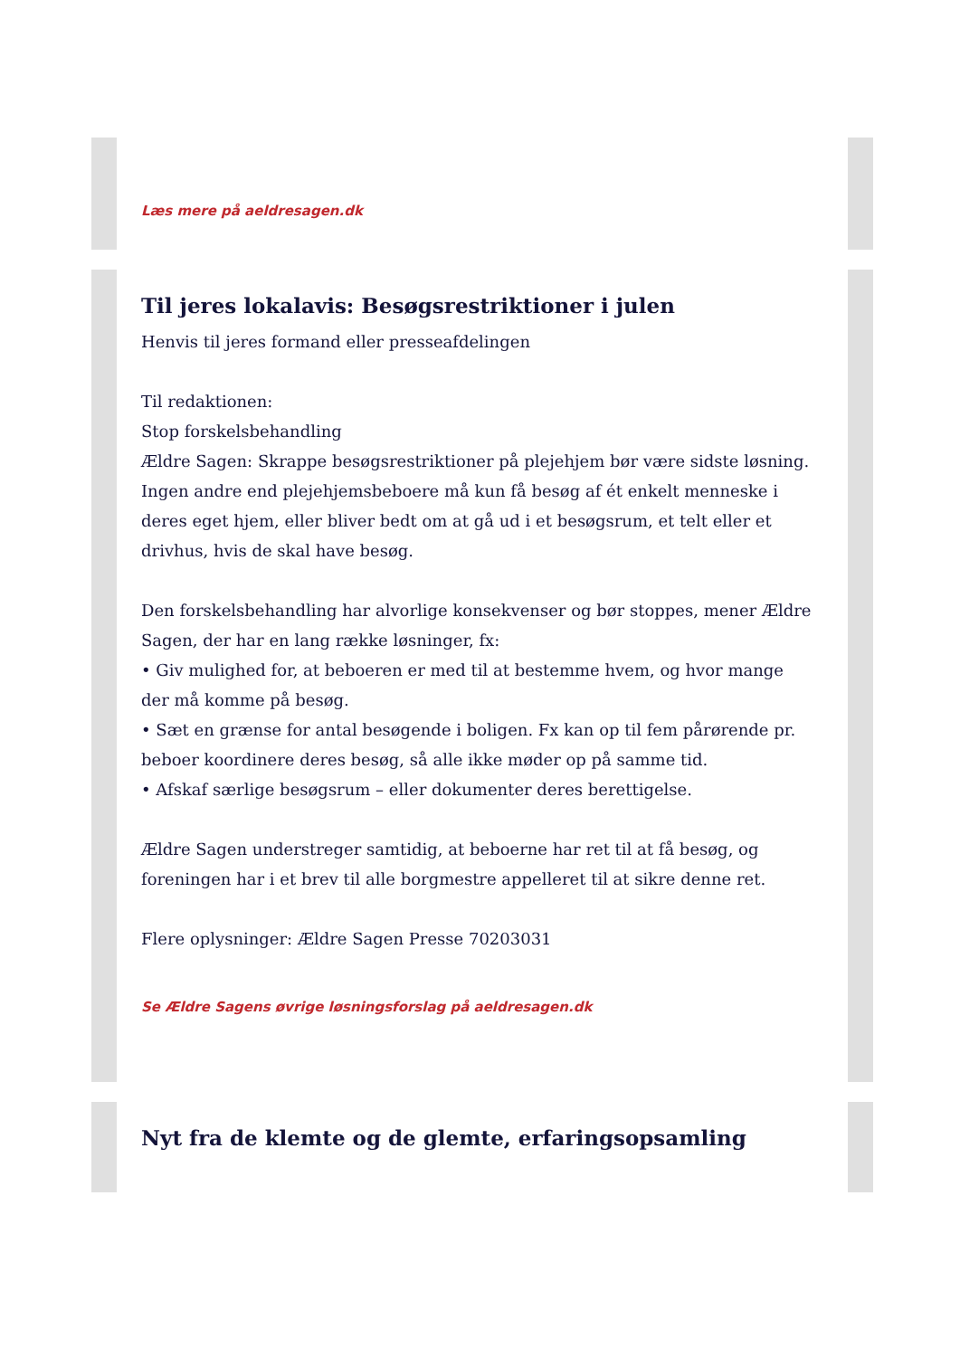Læs mere på aeldresagen.dk
Til jeres lokalavis: Besøgsrestriktioner i julen
Henvis til jeres formand eller presseafdelingen
Til redaktionen:
Stop forskelsbehandling
Ældre Sagen: Skrappe besøgsrestriktioner på plejehjem bør være sidste løsning.
Ingen andre end plejehjemsbeboere må kun få besøg af ét enkelt menneske i deres eget hjem, eller bliver bedt om at gå ud i et besøgsrum, et telt eller et drivhus, hvis de skal have besøg.
Den forskelsbehandling har alvorlige konsekvenser og bør stoppes, mener Ældre Sagen, der har en lang række løsninger, fx:
• Giv mulighed for, at beboeren er med til at bestemme hvem, og hvor mange der må komme på besøg.
• Sæt en grænse for antal besøgende i boligen. Fx kan op til fem pårørende pr. beboer koordinere deres besøg, så alle ikke møder op på samme tid.
• Afskaf særlige besøgsrum – eller dokumenter deres berettigelse.
Ældre Sagen understreger samtidig, at beboerne har ret til at få besøg, og foreningen har i et brev til alle borgmestre appelleret til at sikre denne ret.
Flere oplysninger: Ældre Sagen Presse 70203031
Se Ældre Sagens øvrige løsningsforslag på aeldresagen.dk
Nyt fra de klemte og de glemte, erfaringsopsamling